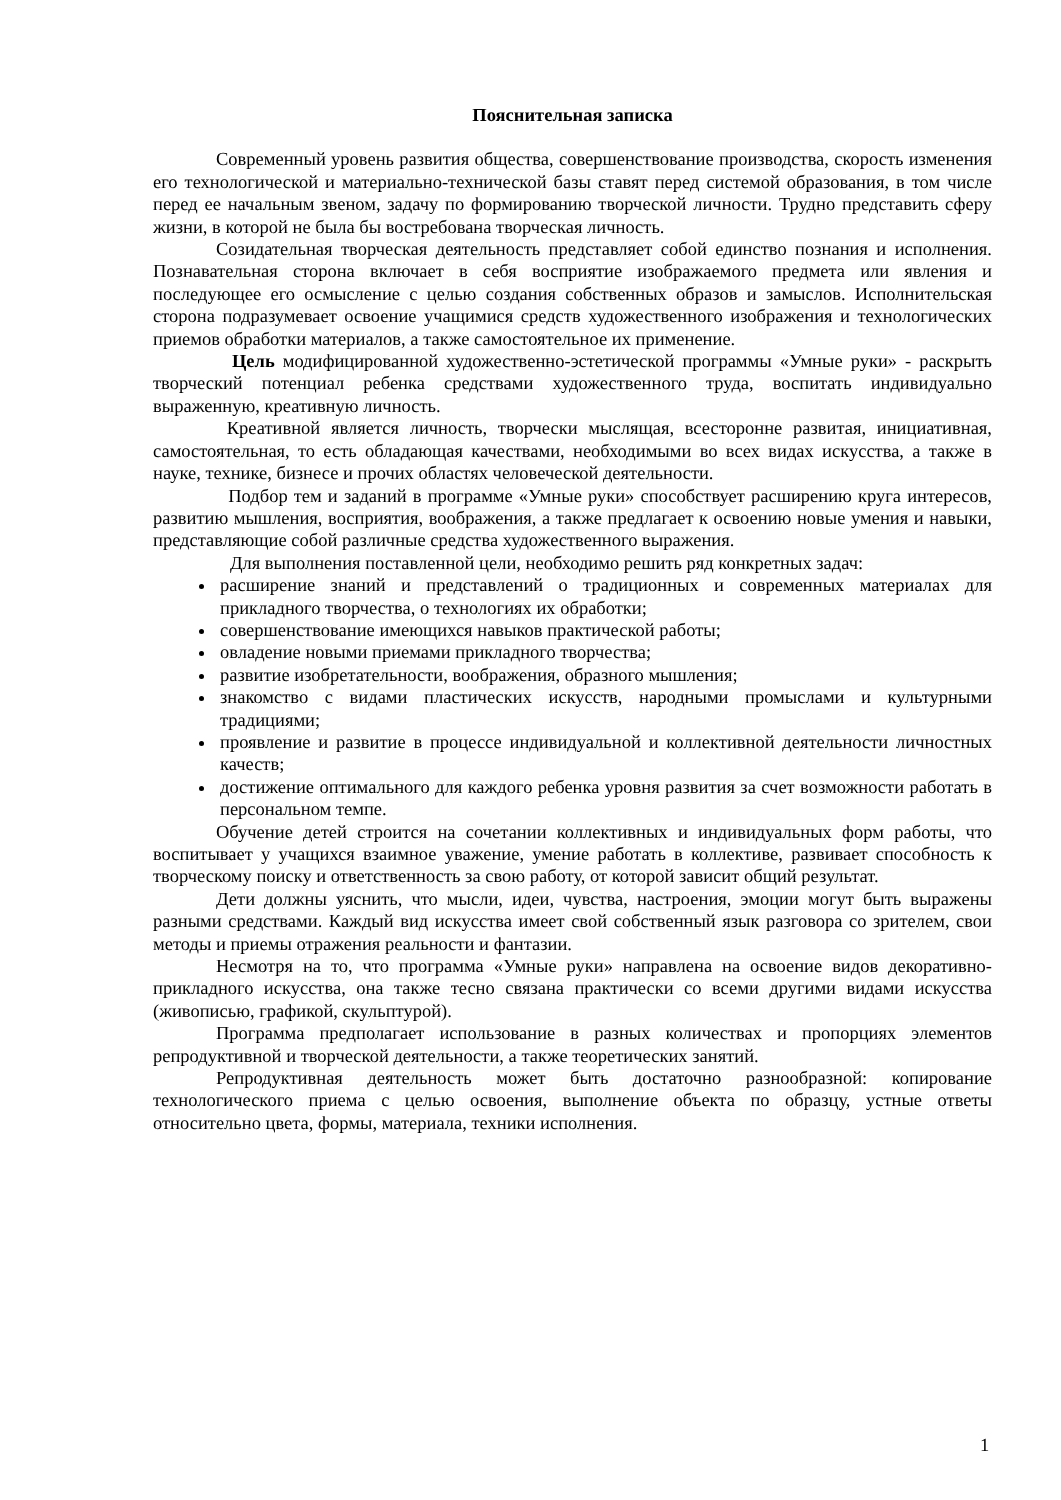Пояснительная записка
Современный уровень развития общества, совершенствование производства, скорость изменения его технологической и материально-технической базы ставят перед системой образования, в том числе перед ее начальным звеном, задачу по формированию творческой личности. Трудно представить сферу жизни, в которой не была бы востребована творческая личность.
Созидательная творческая деятельность представляет собой единство познания и исполнения. Познавательная сторона включает в себя восприятие изображаемого предмета или явления и последующее его осмысление с целью создания собственных образов и замыслов. Исполнительская сторона подразумевает освоение учащимися средств художественного изображения и технологических приемов обработки материалов, а также самостоятельное их применение.
Цель модифицированной художественно-эстетической программы «Умные руки» - раскрыть творческий потенциал ребенка средствами художественного труда, воспитать индивидуально выраженную, креативную личность.
Креативной является личность, творчески мыслящая, всесторонне развитая, инициативная, самостоятельная, то есть обладающая качествами, необходимыми во всех видах искусства, а также в науке, технике, бизнесе и прочих областях человеческой деятельности.
Подбор тем и заданий в программе «Умные руки» способствует расширению круга интересов, развитию мышления, восприятия, воображения, а также предлагает к освоению новые умения и навыки, представляющие собой различные средства художественного выражения.
Для выполнения поставленной цели, необходимо решить ряд конкретных задач:
расширение знаний и представлений о традиционных и современных материалах для прикладного творчества, о технологиях их обработки;
совершенствование имеющихся навыков практической работы;
овладение новыми приемами прикладного творчества;
развитие изобретательности, воображения, образного мышления;
знакомство с видами пластических искусств, народными промыслами и культурными традициями;
проявление и развитие в процессе индивидуальной и коллективной деятельности личностных качеств;
достижение оптимального для каждого ребенка уровня развития за счет возможности работать в персональном темпе.
Обучение детей строится на сочетании коллективных и индивидуальных форм работы, что воспитывает у учащихся взаимное уважение, умение работать в коллективе, развивает способность к творческому поиску и ответственность за свою работу, от которой зависит общий результат.
Дети должны уяснить, что мысли, идеи, чувства, настроения, эмоции могут быть выражены разными средствами. Каждый вид искусства имеет свой собственный язык разговора со зрителем, свои методы и приемы отражения реальности и фантазии.
Несмотря на то, что программа «Умные руки» направлена на освоение видов декоративно-прикладного искусства, она также тесно связана практически со всеми другими видами искусства (живописью, графикой, скульптурой).
Программа предполагает использование в разных количествах и пропорциях элементов репродуктивной и творческой деятельности, а также теоретических занятий.
Репродуктивная деятельность может быть достаточно разнообразной: копирование технологического приема с целью освоения, выполнение объекта по образцу, устные ответы относительно цвета, формы, материала, техники исполнения.
1